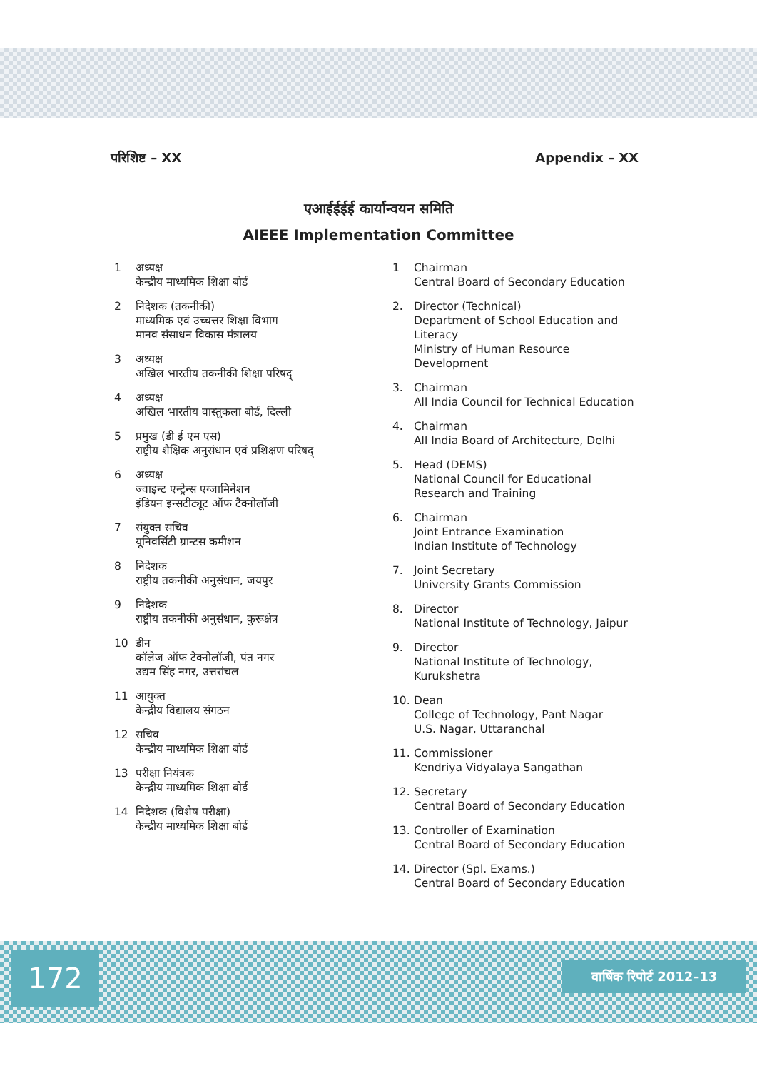परिशिष्ट – XX Appendix – XX
एआईईईई कार्यान्वयन समिति
AIEEE Implementation Committee
1 अध्यक्ष
केन्द्रीय माध्यमिक शिक्षा बोर्ड
2 निदेशक (तकनीकी)
माध्यमिक एवं उच्चत्तर शिक्षा विभाग
मानव संसाधन विकास मंत्रालय
3 अध्यक्ष
अखिल भारतीय तकनीकी शिक्षा परिषद्
4 अध्यक्ष
अखिल भारतीय वास्तुकला बोर्ड, दिल्ली
5 प्रमुख (डी ई एम एस)
राष्ट्रीय शैक्षिक अनुसंधान एवं प्रशिक्षण परिषद्
6 अध्यक्ष
ज्वाइन्ट एन्ट्रेन्स एग्जामिनेशन
इंडियन इन्सटीट्यूट ऑफ टैक्नोलॉजी
7 संयुक्त सचिव
यूनिवर्सिटी ग्रान्टस कमीशन
8 निदेशक
राष्ट्रीय तकनीकी अनुसंधान, जयपुर
9 निदेशक
राष्ट्रीय तकनीकी अनुसंधान, कुरूक्षेत्र
10 डीन
कॉलेज ऑफ टेक्नोलॉजी, पंत नगर
उद्यम सिंह नगर, उत्तरांचल
11 आयुक्त
केन्द्रीय विद्यालय संगठन
12 सचिव
केन्द्रीय माध्यमिक शिक्षा बोर्ड
13 परीक्षा नियंत्रक
केन्द्रीय माध्यमिक शिक्षा बोर्ड
14 निदेशक (विशेष परीक्षा)
केन्द्रीय माध्यमिक शिक्षा बोर्ड
1 Chairman
Central Board of Secondary Education
2. Director (Technical)
Department of School Education and Literacy
Ministry of Human Resource Development
3. Chairman
All India Council for Technical Education
4. Chairman
All India Board of Architecture, Delhi
5. Head (DEMS)
National Council for Educational Research and Training
6. Chairman
Joint Entrance Examination
Indian Institute of Technology
7. Joint Secretary
University Grants Commission
8. Director
National Institute of Technology, Jaipur
9. Director
National Institute of Technology, Kurukshetra
10. Dean
College of Technology, Pant Nagar
U.S. Nagar, Uttaranchal
11. Commissioner
Kendriya Vidyalaya Sangathan
12. Secretary
Central Board of Secondary Education
13. Controller of Examination
Central Board of Secondary Education
14. Director (Spl. Exams.)
Central Board of Secondary Education
172 वार्षिक रिपोर्ट 2012–13